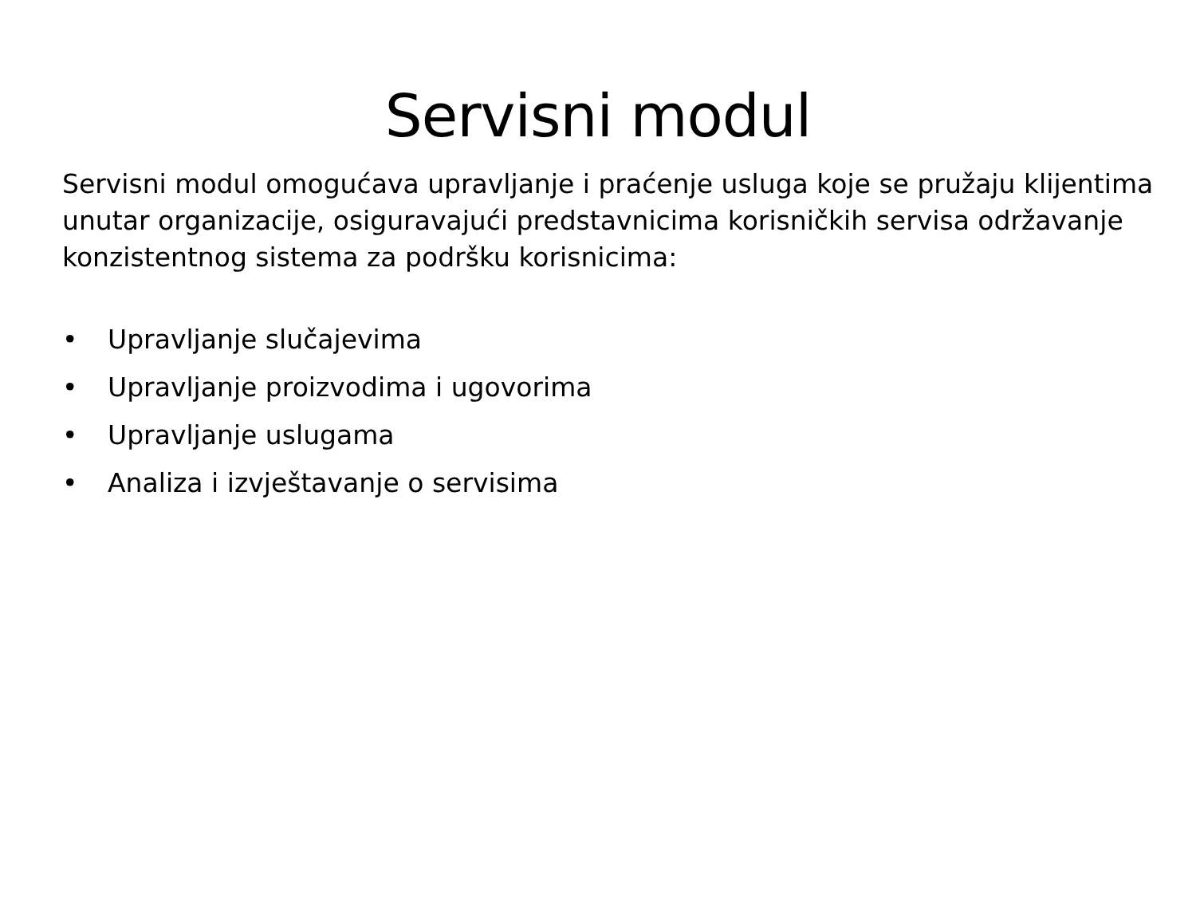Servisni modul
Servisni modul omogućava upravljanje i praćenje usluga koje se pružaju klijentima unutar organizacije, osiguravajući predstavnicima korisničkih servisa održavanje konzistentnog sistema za podršku korisnicima:
• Upravljanje slučajevima
• Upravljanje proizvodima i ugovorima
• Upravljanje uslugama
• Analiza i izvještavanje o servisima